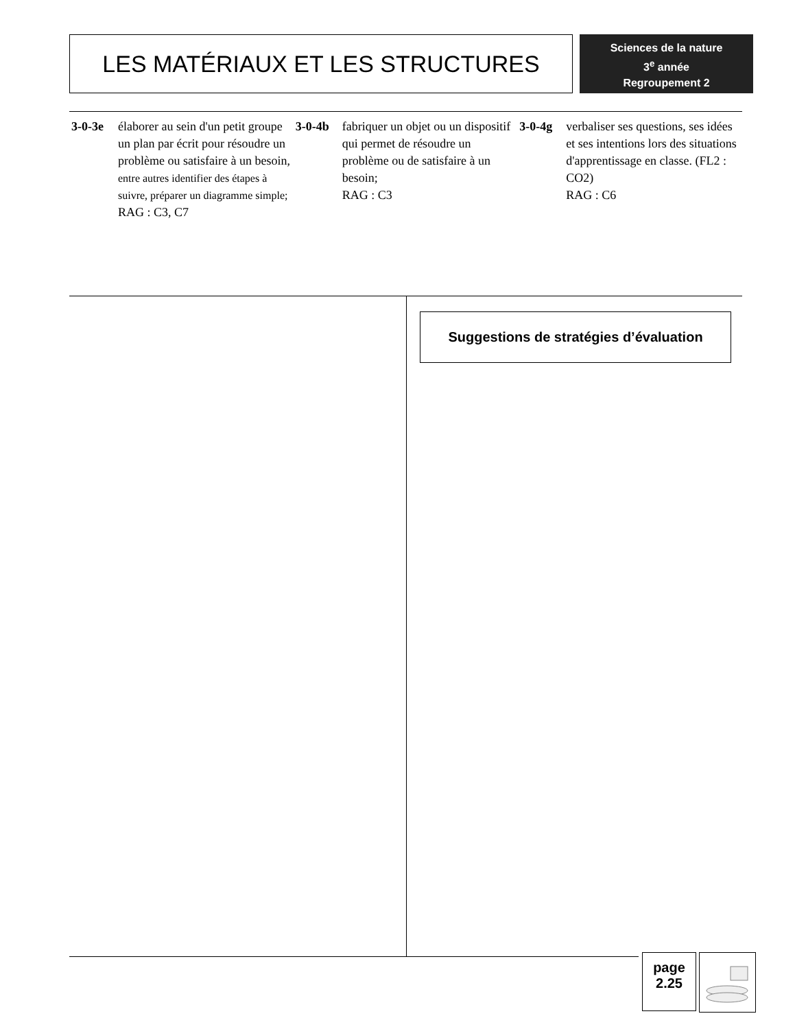LES MATÉRIAUX ET LES STRUCTURES
Sciences de la nature
3<sup>e</sup> année
Regroupement 2
3-0-3e élaborer au sein d'un petit groupe un plan par écrit pour résoudre un problème ou satisfaire à un besoin,
entre autres identifier des étapes à suivre, préparer un diagramme simple;
RAG : C3, C7
3-0-4b fabriquer un objet ou un dispositif qui permet de résoudre un problème ou de satisfaire à un besoin;
RAG : C3
3-0-4g verbaliser ses questions, ses idées et ses intentions lors des situations d'apprentissage en classe. (FL2 : CO2)
RAG : C6
Suggestions de stratégies d’évaluation
page
2.25